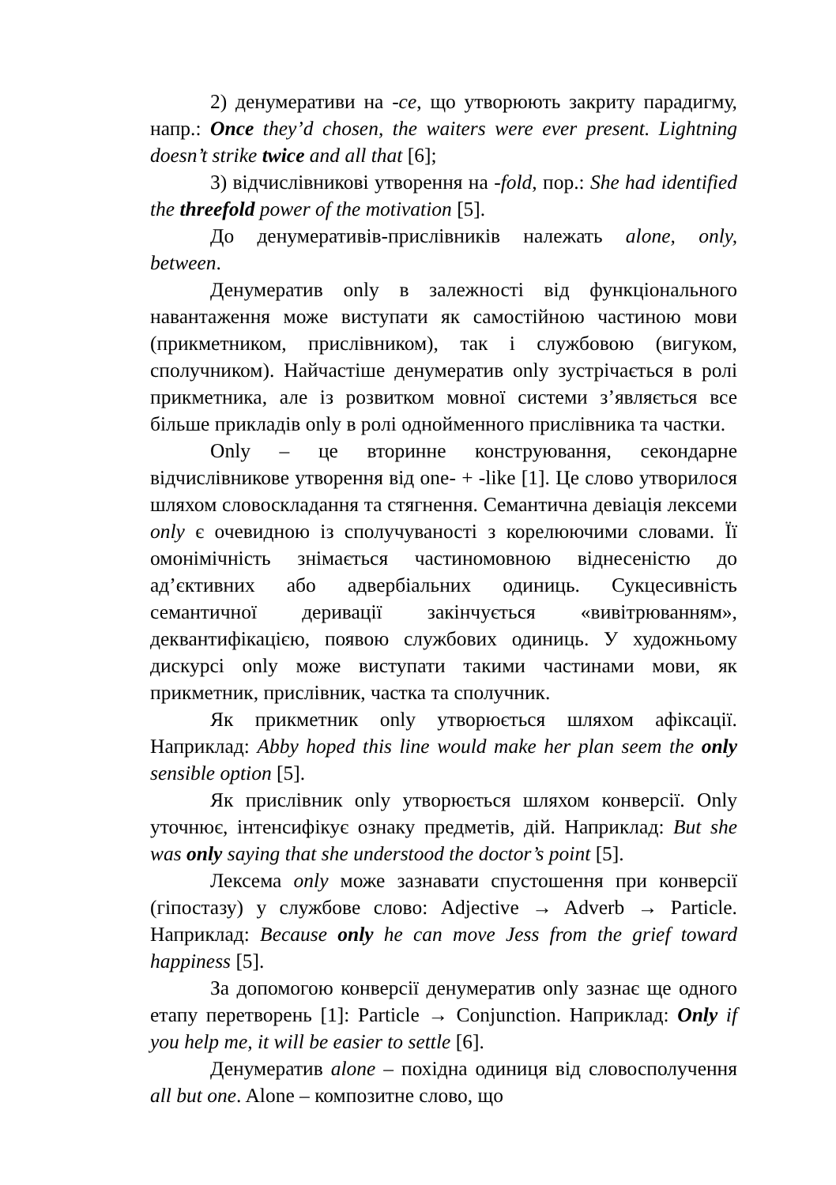2) денумеративи на -ce, що утворюють закриту парадигму, напр.: Once they’d chosen, the waiters were ever present. Lightning doesn’t strike twice and all that [6];
3) відчислівникові утворення на -fold, пор.: She had identified the threefold power of the motivation [5].
До денумеративів-прислівників належать alone, only, between.
Денумератив only в залежності від функціонального навантаження може виступати як самостійною частиною мови (прикметником, прислівником), так і службовою (вигуком, сполучником). Найчастіше денумератив only зустрічається в ролі прикметника, але із розвитком мовної системи з’являється все більше прикладів only в ролі однойменного прислівника та частки.
Only – це вторинне конструювання, секондарне відчислівникове утворення від one- + -like [1]. Це слово утворилося шляхом словоскладання та стягнення. Семантична девіація лексеми only є очевидною із сполучуваності з корелюючими словами. Її омонімічність знімається частиномовною віднесеністю до ад’єктивних або адвербіальних одиниць. Сукцесивність семантичної деривації закінчується «вивітрюванням», деквантифікацією, появою службових одиниць. У художньому дискурсі only може виступати такими частинами мови, як прикметник, прислівник, частка та сполучник.
Як прикметник only утворюється шляхом афіксації. Наприклад: Abby hoped this line would make her plan seem the only sensible option [5].
Як прислівник only утворюється шляхом конверсії. Only уточнює, інтенсифікує ознаку предметів, дій. Наприклад: But she was only saying that she understood the doctor’s point [5].
Лексема only може зазнавати спустошення при конверсії (гіпостазу) у службове слово: Adjective → Adverb → Particle. Наприклад: Because only he can move Jess from the grief toward happiness [5].
За допомогою конверсії денумератив only зазнає ще одного етапу перетворень [1]: Particle → Conjunction. Наприклад: Only if you help me, it will be easier to settle [6].
Денумератив alone – похідна одиниця від словосполучення all but one. Alone – композитне слово, що